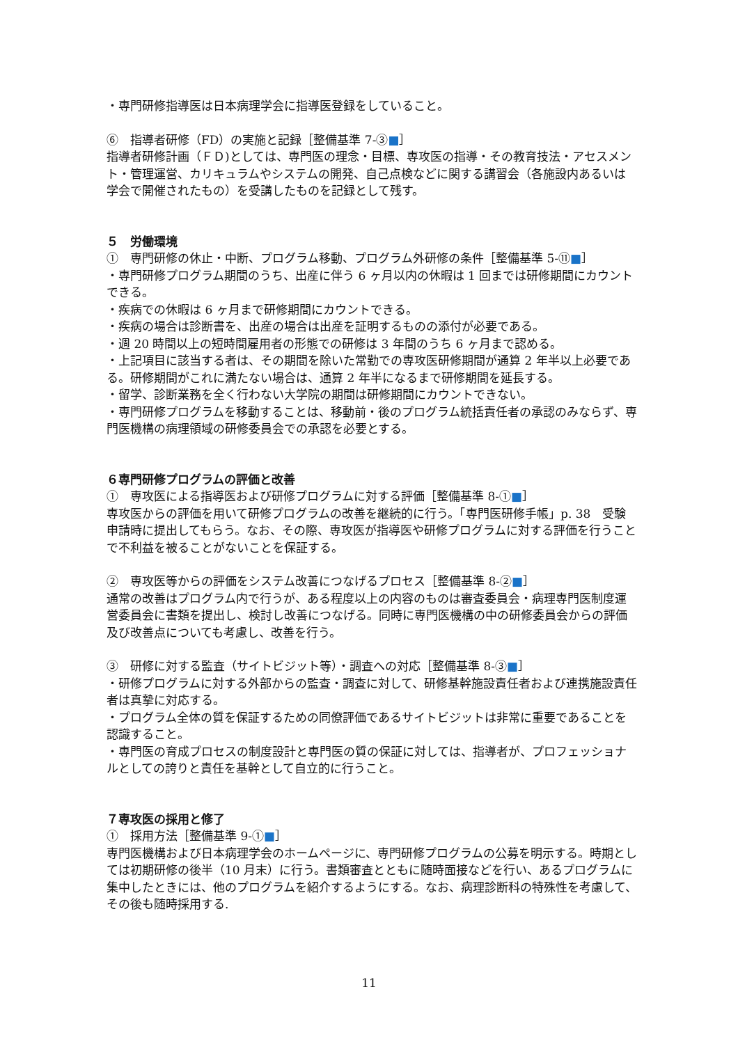・専門研修指導医は日本病理学会に指導医登録をしていること。
⑥　指導者研修（FD）の実施と記録［整備基準 7-③■］
指導者研修計画（ＦＤ)としては、専門医の理念・目標、専攻医の指導・その教育技法・アセスメント・管理運営、カリキュラムやシステムの開発、自己点検などに関する講習会（各施設内あるいは学会で開催されたもの）を受講したものを記録として残す。
５　労働環境
①　専門研修の休止・中断、プログラム移動、プログラム外研修の条件［整備基準 5-⑪■］
・専門研修プログラム期間のうち、出産に伴う 6 ヶ月以内の休暇は 1 回までは研修期間にカウントできる。
・疾病での休暇は 6 ヶ月まで研修期間にカウントできる。
・疾病の場合は診断書を、出産の場合は出産を証明するものの添付が必要である。
・週 20 時間以上の短時間雇用者の形態での研修は 3 年間のうち 6 ヶ月まで認める。
・上記項目に該当する者は、その期間を除いた常勤での専攻医研修期間が通算 2 年半以上必要である。研修期間がこれに満たない場合は、通算 2 年半になるまで研修期間を延長する。
・留学、診断業務を全く行わない大学院の期間は研修期間にカウントできない。
・専門研修プログラムを移動することは、移動前・後のプログラム統括責任者の承認のみならず、専門医機構の病理領域の研修委員会での承認を必要とする。
６専門研修プログラムの評価と改善
①　専攻医による指導医および研修プログラムに対する評価［整備基準 8-①■］
専攻医からの評価を用いて研修プログラムの改善を継続的に行う。「専門医研修手帳」p. 38　受験申請時に提出してもらう。なお、その際、専攻医が指導医や研修プログラムに対する評価を行うことで不利益を被ることがないことを保証する。
②　専攻医等からの評価をシステム改善につなげるプロセス［整備基準 8-②■］
通常の改善はプログラム内で行うが、ある程度以上の内容のものは審査委員会・病理専門医制度運営委員会に書類を提出し、検討し改善につなげる。同時に専門医機構の中の研修委員会からの評価及び改善点についても考慮し、改善を行う。
③　研修に対する監査（サイトビジット等）・調査への対応［整備基準 8-③■］
・研修プログラムに対する外部からの監査・調査に対して、研修基幹施設責任者および連携施設責任者は真摯に対応する。
・プログラム全体の質を保証するための同僚評価であるサイトビジットは非常に重要であることを認識すること。
・専門医の育成プロセスの制度設計と専門医の質の保証に対しては、指導者が、プロフェッショナルとしての誇りと責任を基幹として自立的に行うこと。
７専攻医の採用と修了
①　採用方法［整備基準 9-①■］
専門医機構および日本病理学会のホームページに、専門研修プログラムの公募を明示する。時期としては初期研修の後半（10 月末）に行う。書類審査とともに随時面接などを行い、あるプログラムに集中したときには、他のプログラムを紹介するようにする。なお、病理診断科の特殊性を考慮して、その後も随時採用する.
11